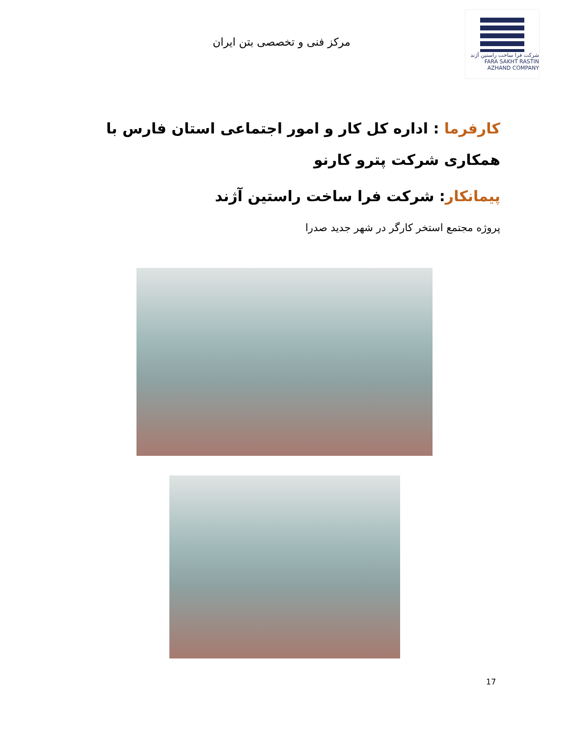شرکت فرا ساخت راستین آژند
FARA SAKHT RASTIN AZHAND COMPANY
مرکز فنی و تخصصی بتن ایران
کارفرما : اداره کل کار و امور اجتماعی استان فارس با همکاری شرکت پترو کارنو
پیمانکار: شرکت فرا ساخت راستین آژند
پروژه مجتمع استخر کارگر در شهر جدید صدرا
17